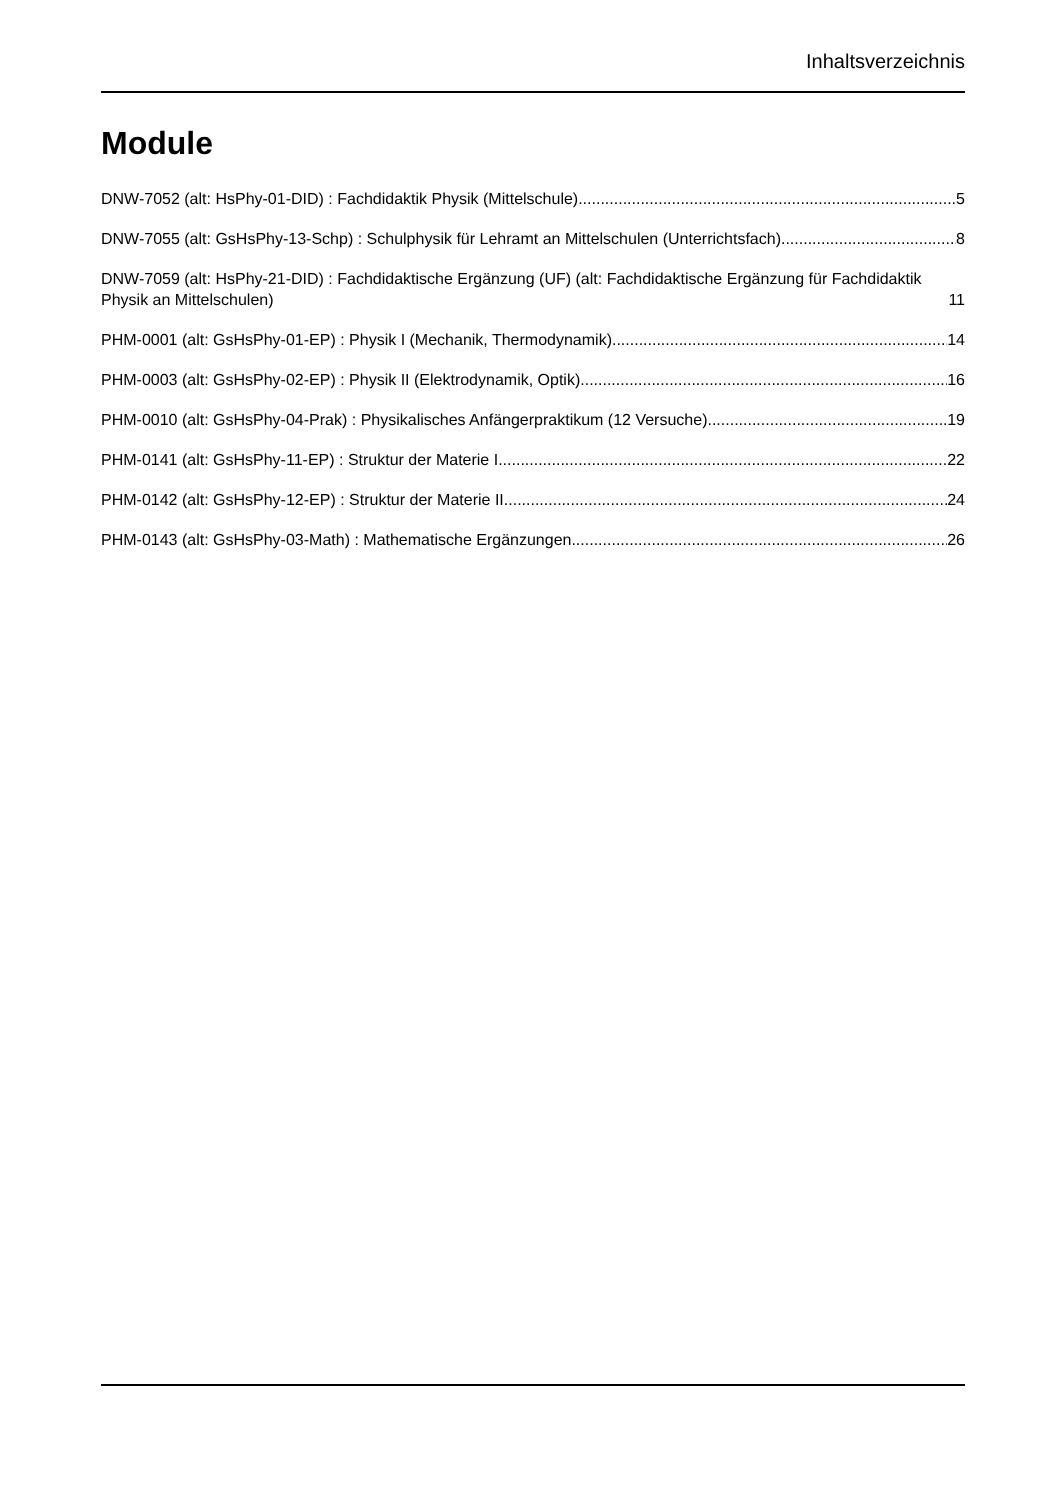Inhaltsverzeichnis
Module
DNW-7052 (alt: HsPhy-01-DID) : Fachdidaktik Physik (Mittelschule) 5
DNW-7055 (alt: GsHsPhy-13-Schp) : Schulphysik für Lehramt an Mittelschulen (Unterrichtsfach) 8
DNW-7059 (alt: HsPhy-21-DID) : Fachdidaktische Ergänzung (UF) (alt: Fachdidaktische Ergänzung für Fachdidaktik Physik an Mittelschulen) 11
PHM-0001 (alt: GsHsPhy-01-EP) : Physik I (Mechanik, Thermodynamik) 14
PHM-0003 (alt: GsHsPhy-02-EP) : Physik II (Elektrodynamik, Optik) 16
PHM-0010 (alt: GsHsPhy-04-Prak) : Physikalisches Anfängerpraktikum (12 Versuche) 19
PHM-0141 (alt: GsHsPhy-11-EP) : Struktur der Materie I 22
PHM-0142 (alt: GsHsPhy-12-EP) : Struktur der Materie II 24
PHM-0143 (alt: GsHsPhy-03-Math) : Mathematische Ergänzungen 26